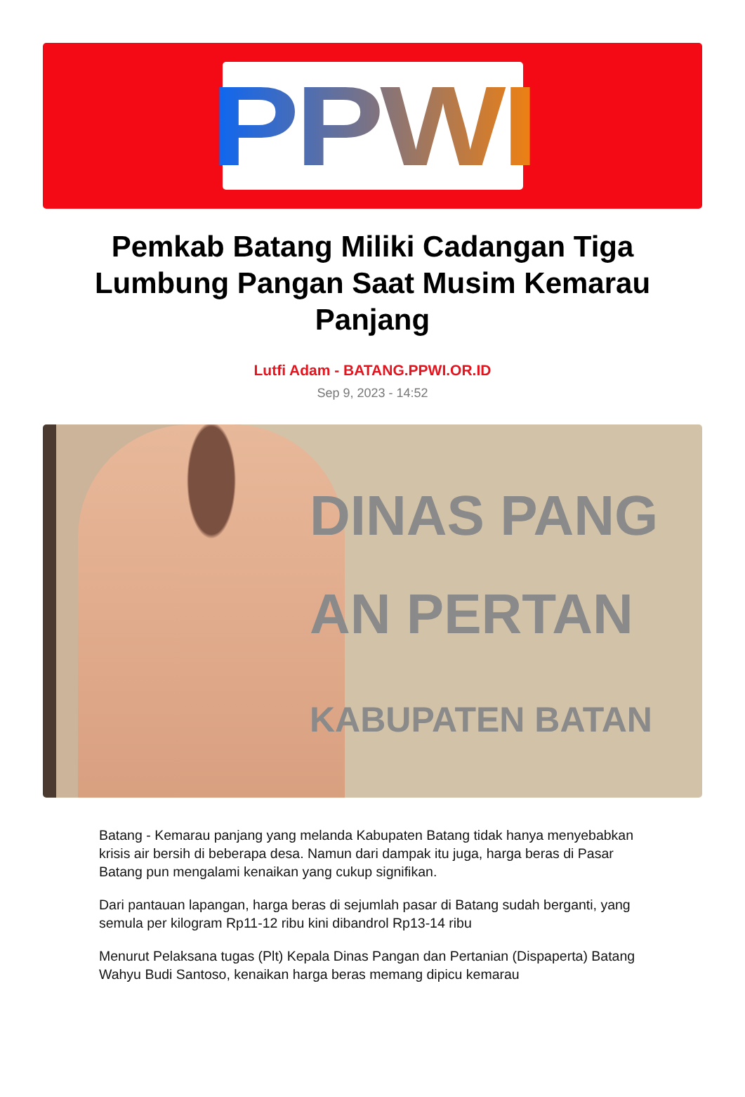PPWI
Pemkab Batang Miliki Cadangan Tiga Lumbung Pangan Saat Musim Kemarau Panjang
Lutfi Adam - BATANG.PPWI.OR.ID
Sep 9, 2023 - 14:52
DINAS PANG
AN PERTAN
KABUPATEN BATAN
Batang - Kemarau panjang yang melanda Kabupaten Batang tidak hanya menyebabkan krisis air bersih di beberapa desa. Namun dari dampak itu juga, harga beras di Pasar Batang pun mengalami kenaikan yang cukup signifikan.
Dari pantauan lapangan, harga beras di sejumlah pasar di Batang sudah berganti, yang semula per kilogram Rp11-12 ribu kini dibandrol Rp13-14 ribu
Menurut Pelaksana tugas (Plt) Kepala Dinas Pangan dan Pertanian (Dispaperta) Batang Wahyu Budi Santoso, kenaikan harga beras memang dipicu kemarau